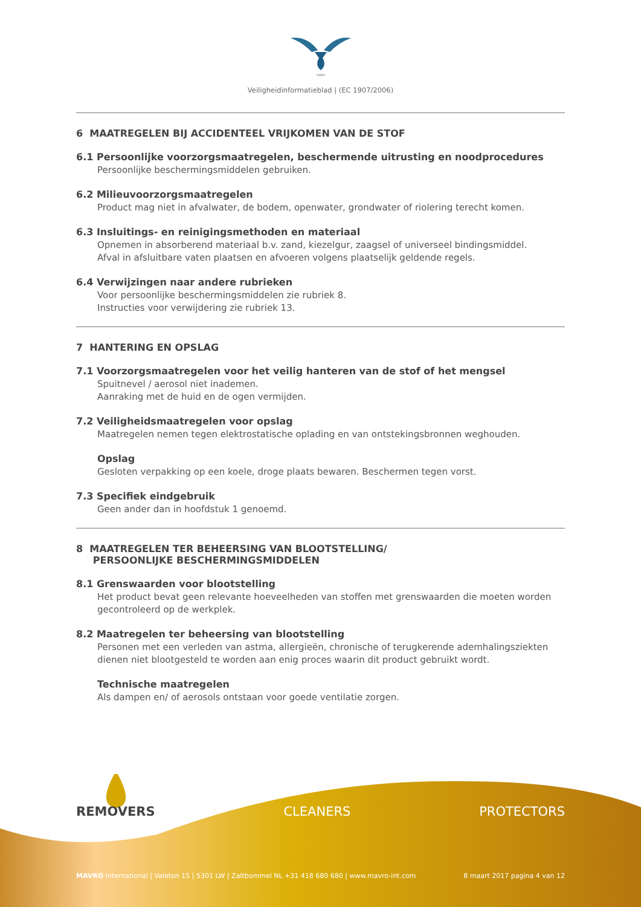Veiligheidinformatieblad | (EC 1907/2006)
6 MAATREGELEN BIJ ACCIDENTEEL VRIJKOMEN VAN DE STOF
6.1 Persoonlijke voorzorgsmaatregelen, beschermende uitrusting en noodprocedures
Persoonlijke beschermingsmiddelen gebruiken.
6.2 Milieuvoorzorgsmaatregelen
Product mag niet in afvalwater, de bodem, openwater, grondwater of riolering terecht komen.
6.3 Insluitings- en reinigingsmethoden en materiaal
Opnemen in absorberend materiaal b.v. zand, kiezelgur, zaagsel of universeel bindingsmiddel.
Afval in afsluitbare vaten plaatsen en afvoeren volgens plaatselijk geldende regels.
6.4 Verwijzingen naar andere rubrieken
Voor persoonlijke beschermingsmiddelen zie rubriek 8.
Instructies voor verwijdering zie rubriek 13.
7 HANTERING EN OPSLAG
7.1 Voorzorgsmaatregelen voor het veilig hanteren van de stof of het mengsel
Spuitnevel / aerosol niet inademen.
Aanraking met de huid en de ogen vermijden.
7.2 Veiligheidsmaatregelen voor opslag
Maatregelen nemen tegen elektrostatische oplading en van ontstekingsbronnen weghouden.
Opslag
Gesloten verpakking op een koele, droge plaats bewaren. Beschermen tegen vorst.
7.3 Specifiek eindgebruik
Geen ander dan in hoofdstuk 1 genoemd.
8 MAATREGELEN TER BEHEERSING VAN BLOOTSTELLING/
PERSOONLIJKE BESCHERMINGSMIDDELEN
8.1 Grenswaarden voor blootstelling
Het product bevat geen relevante hoeveelheden van stoffen met grenswaarden die moeten worden gecontroleerd op de werkplek.
8.2 Maatregelen ter beheersing van blootstelling
Personen met een verleden van astma, allergieën, chronische of terugkerende ademhalingsziekten dienen niet blootgesteld te worden aan enig proces waarin dit product gebruikt wordt.
Technische maatregelen
Als dampen en/ of aerosols ontstaan voor goede ventilatie zorgen.
REMOVERS CLEANERS PROTECTORS
MAVRO International | Valeton 15 | 5301 LW | Zaltbommel NL +31 418 680 680 | www.mavro-int.com 8 maart 2017 pagina 4 van 12